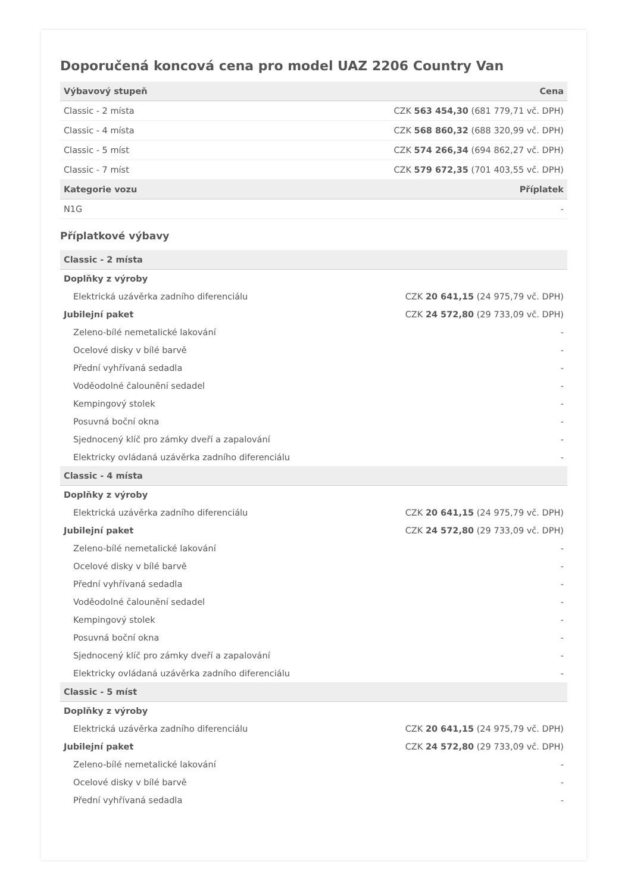Doporučená koncová cena pro model UAZ 2206 Country Van
| Výbavový stupeň | Cena |
| --- | --- |
| Classic - 2 místa | CZK 563 454,30 (681 779,71 vč. DPH) |
| Classic - 4 místa | CZK 568 860,32 (688 320,99 vč. DPH) |
| Classic - 5 míst | CZK 574 266,34 (694 862,27 vč. DPH) |
| Classic - 7 míst | CZK 579 672,35 (701 403,55 vč. DPH) |
| Kategorie vozu | Příplatek |
| N1G | - |
Příplatkové výbavy
| Classic - 2 místa | |
| --- | --- |
| Doplňky z výroby | |
| Elektrická uzávěrka zadního diferenciálu | CZK 20 641,15 (24 975,79 vč. DPH) |
| Jubilejní paket | CZK 24 572,80 (29 733,09 vč. DPH) |
| Zeleno-bílé nemetalické lakování | - |
| Ocelové disky v bílé barvě | - |
| Přední vyhřívaná sedadla | - |
| Voděodolné čalounění sedadel | - |
| Kempingový stolek | - |
| Posuvná boční okna | - |
| Sjednocený klíč pro zámky dveří a zapalování | - |
| Elektricky ovládaná uzávěrka zadního diferenciálu | - |
| Classic - 4 místa | |
| Doplňky z výroby | |
| Elektrická uzávěrka zadního diferenciálu | CZK 20 641,15 (24 975,79 vč. DPH) |
| Jubilejní paket | CZK 24 572,80 (29 733,09 vč. DPH) |
| Zeleno-bílé nemetalické lakování | - |
| Ocelové disky v bílé barvě | - |
| Přední vyhřívaná sedadla | - |
| Voděodolné čalounění sedadel | - |
| Kempingový stolek | - |
| Posuvná boční okna | - |
| Sjednocený klíč pro zámky dveří a zapalování | - |
| Elektricky ovládaná uzávěrka zadního diferenciálu | - |
| Classic - 5 míst | |
| Doplňky z výroby | |
| Elektrická uzávěrka zadního diferenciálu | CZK 20 641,15 (24 975,79 vč. DPH) |
| Jubilejní paket | CZK 24 572,80 (29 733,09 vč. DPH) |
| Zeleno-bílé nemetalické lakování | - |
| Ocelové disky v bílé barvě | - |
| Přední vyhřívaná sedadla | - |